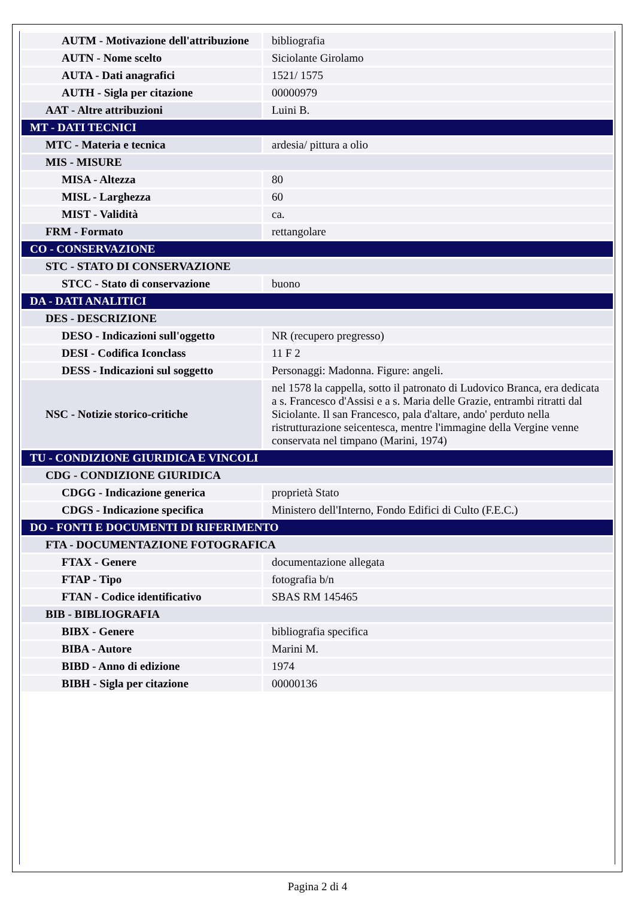| AUTM - Motivazione dell'attribuzione | bibliografia |
| AUTN - Nome scelto | Siciolante Girolamo |
| AUTA - Dati anagrafici | 1521/ 1575 |
| AUTH - Sigla per citazione | 00000979 |
| AAT - Altre attribuzioni | Luini B. |
| MT - DATI TECNICI | |
| MTC - Materia e tecnica | ardesia/ pittura a olio |
| MIS - MISURE | |
| MISA - Altezza | 80 |
| MISL - Larghezza | 60 |
| MIST - Validità | ca. |
| FRM - Formato | rettangolare |
| CO - CONSERVAZIONE | |
| STC - STATO DI CONSERVAZIONE | |
| STCC - Stato di conservazione | buono |
| DA - DATI ANALITICI | |
| DES - DESCRIZIONE | |
| DESO - Indicazioni sull'oggetto | NR (recupero pregresso) |
| DESI - Codifica Iconclass | 11 F 2 |
| DESS - Indicazioni sul soggetto | Personaggi: Madonna. Figure: angeli. |
| NSC - Notizie storico-critiche | nel 1578 la cappella, sotto il patronato di Ludovico Branca, era dedicata a s. Francesco d'Assisi e a s. Maria delle Grazie, entrambi ritratti dal Siciolante. Il san Francesco, pala d'altare, ando' perduto nella ristrutturazione seicentesca, mentre l'immagine della Vergine venne conservata nel timpano (Marini, 1974) |
| TU - CONDIZIONE GIURIDICA E VINCOLI | |
| CDG - CONDIZIONE GIURIDICA | |
| CDGG - Indicazione generica | proprietà Stato |
| CDGS - Indicazione specifica | Ministero dell'Interno, Fondo Edifici di Culto (F.E.C.) |
| DO - FONTI E DOCUMENTI DI RIFERIMENTO | |
| FTA - DOCUMENTAZIONE FOTOGRAFICA | |
| FTAX - Genere | documentazione allegata |
| FTAP - Tipo | fotografia b/n |
| FTAN - Codice identificativo | SBAS RM 145465 |
| BIB - BIBLIOGRAFIA | |
| BIBX - Genere | bibliografia specifica |
| BIBA - Autore | Marini M. |
| BIBD - Anno di edizione | 1974 |
| BIBH - Sigla per citazione | 00000136 |
Pagina 2 di 4